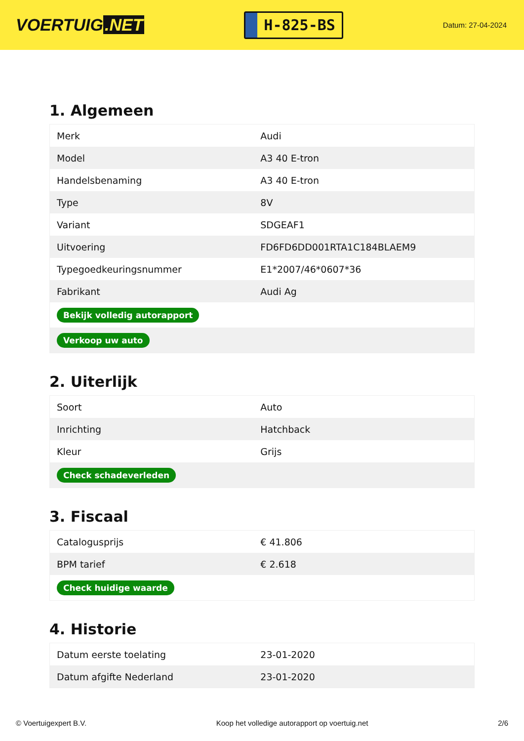VOERTUIG.NET
H-825-BS
Datum: 27-04-2024
1. Algemeen
| Merk | Audi |
| Model | A3 40 E-tron |
| Handelsbenaming | A3 40 E-tron |
| Type | 8V |
| Variant | SDGEAF1 |
| Uitvoering | FD6FD6DD001RTA1C184BLAEM9 |
| Typegoedkeuringsnummer | E1*2007/46*0607*36 |
| Fabrikant | Audi Ag |
| Bekijk volledig autorapport | |
| Verkoop uw auto | |
2. Uiterlijk
| Soort | Auto |
| Inrichting | Hatchback |
| Kleur | Grijs |
| Check schadeverleden | |
3. Fiscaal
| Catalogusprijs | € 41.806 |
| BPM tarief | € 2.618 |
| Check huidige waarde | |
4. Historie
| Datum eerste toelating | 23-01-2020 |
| Datum afgifte Nederland | 23-01-2020 |
© Voertuigexpert B.V. Koop het volledige autorapport op voertuig.net 2/6